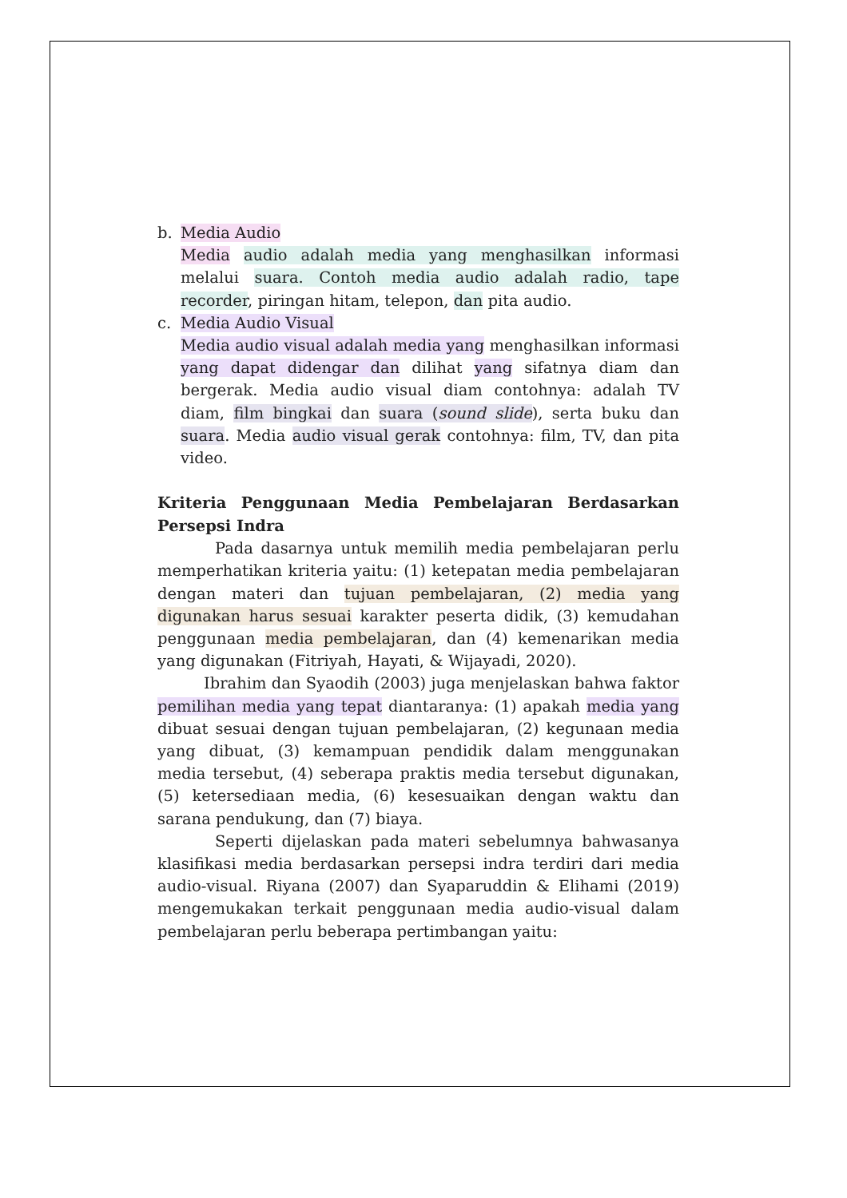b. Media Audio
Media audio adalah media yang menghasilkan informasi melalui suara. Contoh media audio adalah radio, tape recorder, piringan hitam, telepon, dan pita audio.
c. Media Audio Visual
Media audio visual adalah media yang menghasilkan informasi yang dapat didengar dan dilihat yang sifatnya diam dan bergerak. Media audio visual diam contohnya: adalah TV diam, film bingkai dan suara (sound slide), serta buku dan suara. Media audio visual gerak contohnya: film, TV, dan pita video.
Kriteria Penggunaan Media Pembelajaran Berdasarkan Persepsi Indra
Pada dasarnya untuk memilih media pembelajaran perlu memperhatikan kriteria yaitu: (1) ketepatan media pembelajaran dengan materi dan tujuan pembelajaran, (2) media yang digunakan harus sesuai karakter peserta didik, (3) kemudahan penggunaan media pembelajaran, dan (4) kemenarikan media yang digunakan (Fitriyah, Hayati, & Wijayadi, 2020).
Ibrahim dan Syaodih (2003) juga menjelaskan bahwa faktor pemilihan media yang tepat diantaranya: (1) apakah media yang dibuat sesuai dengan tujuan pembelajaran, (2) kegunaan media yang dibuat, (3) kemampuan pendidik dalam menggunakan media tersebut, (4) seberapa praktis media tersebut digunakan, (5) ketersediaan media, (6) kesesuaikan dengan waktu dan sarana pendukung, dan (7) biaya.
Seperti dijelaskan pada materi sebelumnya bahwasanya klasifikasi media berdasarkan persepsi indra terdiri dari media audio-visual. Riyana (2007) dan Syaparuddin & Elihami (2019) mengemukakan terkait penggunaan media audio-visual dalam pembelajaran perlu beberapa pertimbangan yaitu: